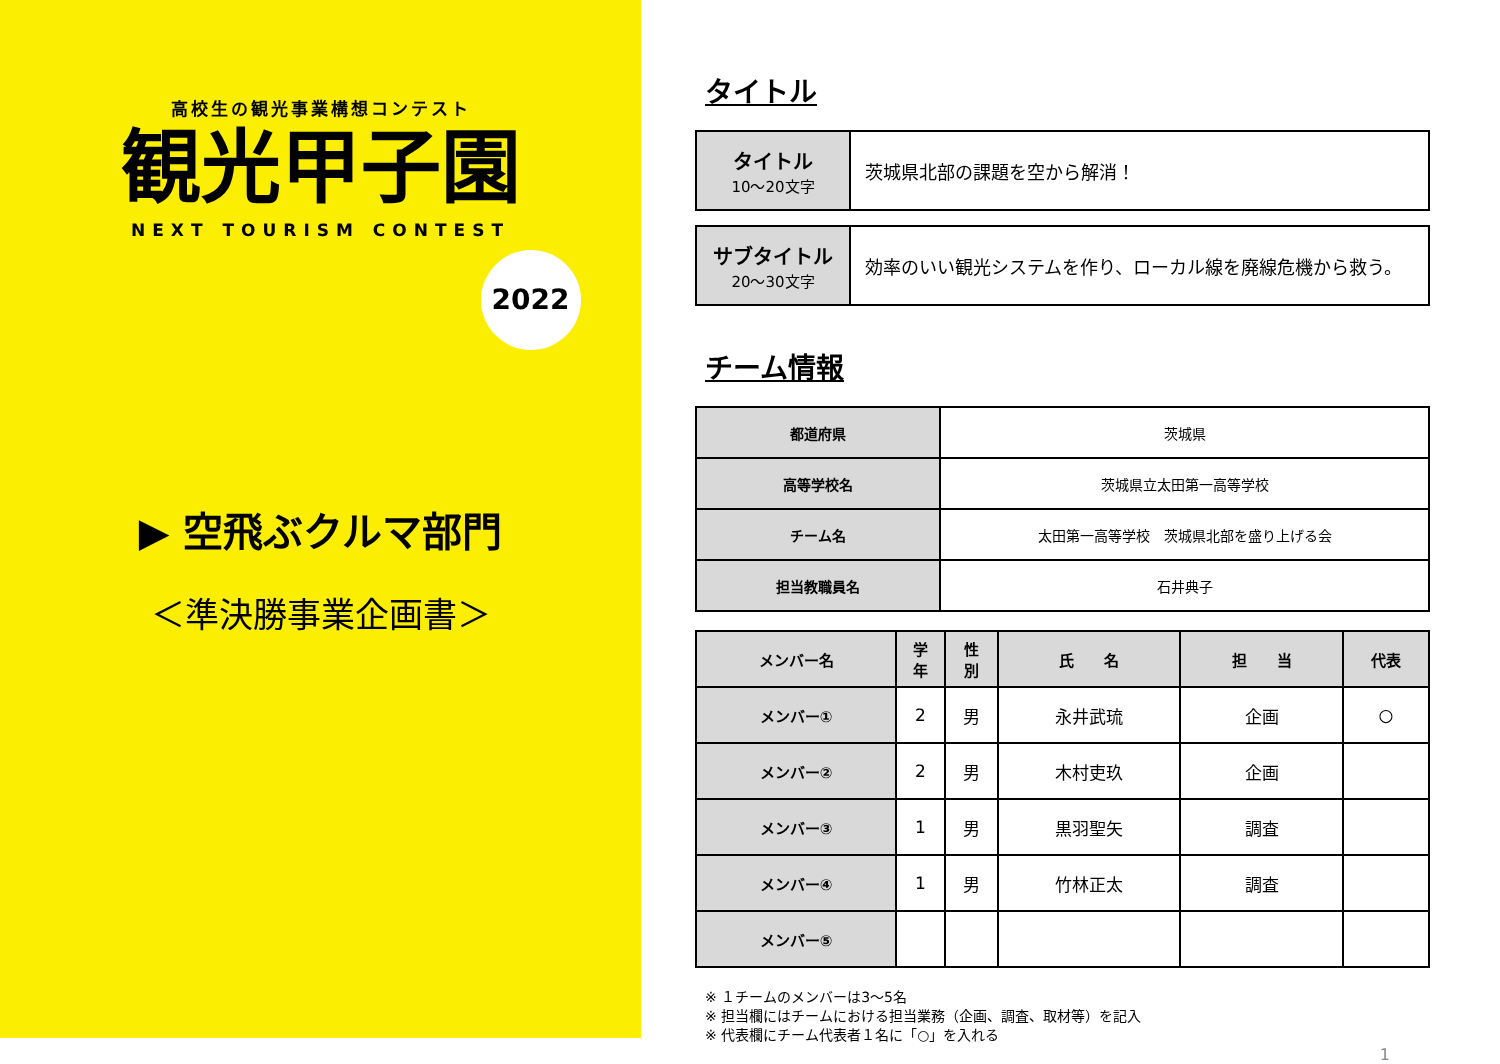高校生の観光事業構想コンテスト
観光甲子園
NEXT TOURISM CONTEST
2022
▶ 空飛ぶクルマ部門
＜準決勝事業企画書＞
タイトル
| タイトル 10～20文字 | 茨城県北部の課題を空から解消！ |
| サブタイトル 20～30文字 | 効率のいい観光システムを作り、ローカル線を廃線危機から救う。 |
チーム情報
| 都道府県 | 茨城県 |
| 高等学校名 | 茨城県立太田第一高等学校 |
| チーム名 | 太田第一高等学校 茨城県北部を盛り上げる会 |
| 担当教職員名 | 石井典子 |
| メンバー名 | 学 年 | 性 別 | 氏 名 | 担 当 | 代表 |
| --- | --- | --- | --- | --- | --- |
| メンバー① | 2 | 男 | 永井武琉 | 企画 | ○ |
| メンバー② | 2 | 男 | 木村吏玖 | 企画 | |
| メンバー③ | 1 | 男 | 黒羽聖矢 | 調査 | |
| メンバー④ | 1 | 男 | 竹林正太 | 調査 | |
| メンバー⑤ | | | | | |
※ １チームのメンバーは3～5名
※ 担当欄にはチームにおける担当業務（企画、調査、取材等）を記入
※ 代表欄にチーム代表者１名に「○」を入れる
1